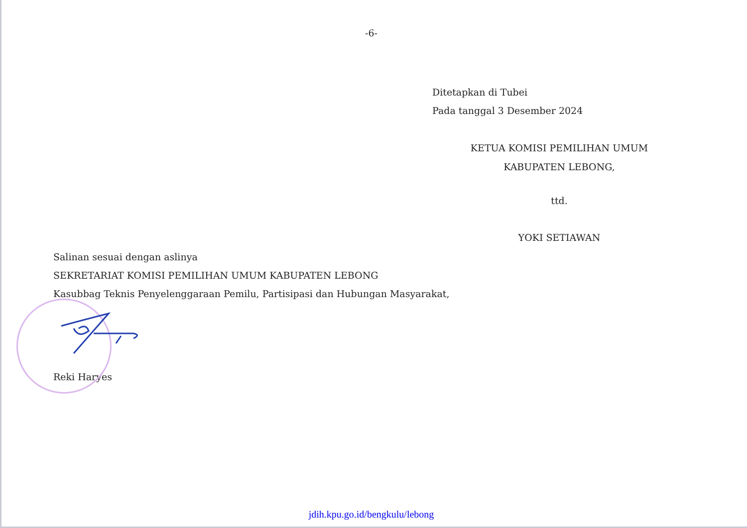-6-
Ditetapkan di Tubei
Pada tanggal 3 Desember 2024
KETUA KOMISI PEMILIHAN UMUM
KABUPATEN LEBONG,
ttd.
YOKI SETIAWAN
Salinan sesuai dengan aslinya
SEKRETARIAT KOMISI PEMILIHAN UMUM KABUPATEN LEBONG
Kasubbag Teknis Penyelenggaraan Pemilu, Partisipasi dan Hubungan Masyarakat,
Reki Haryes
jdih.kpu.go.id/bengkulu/lebong